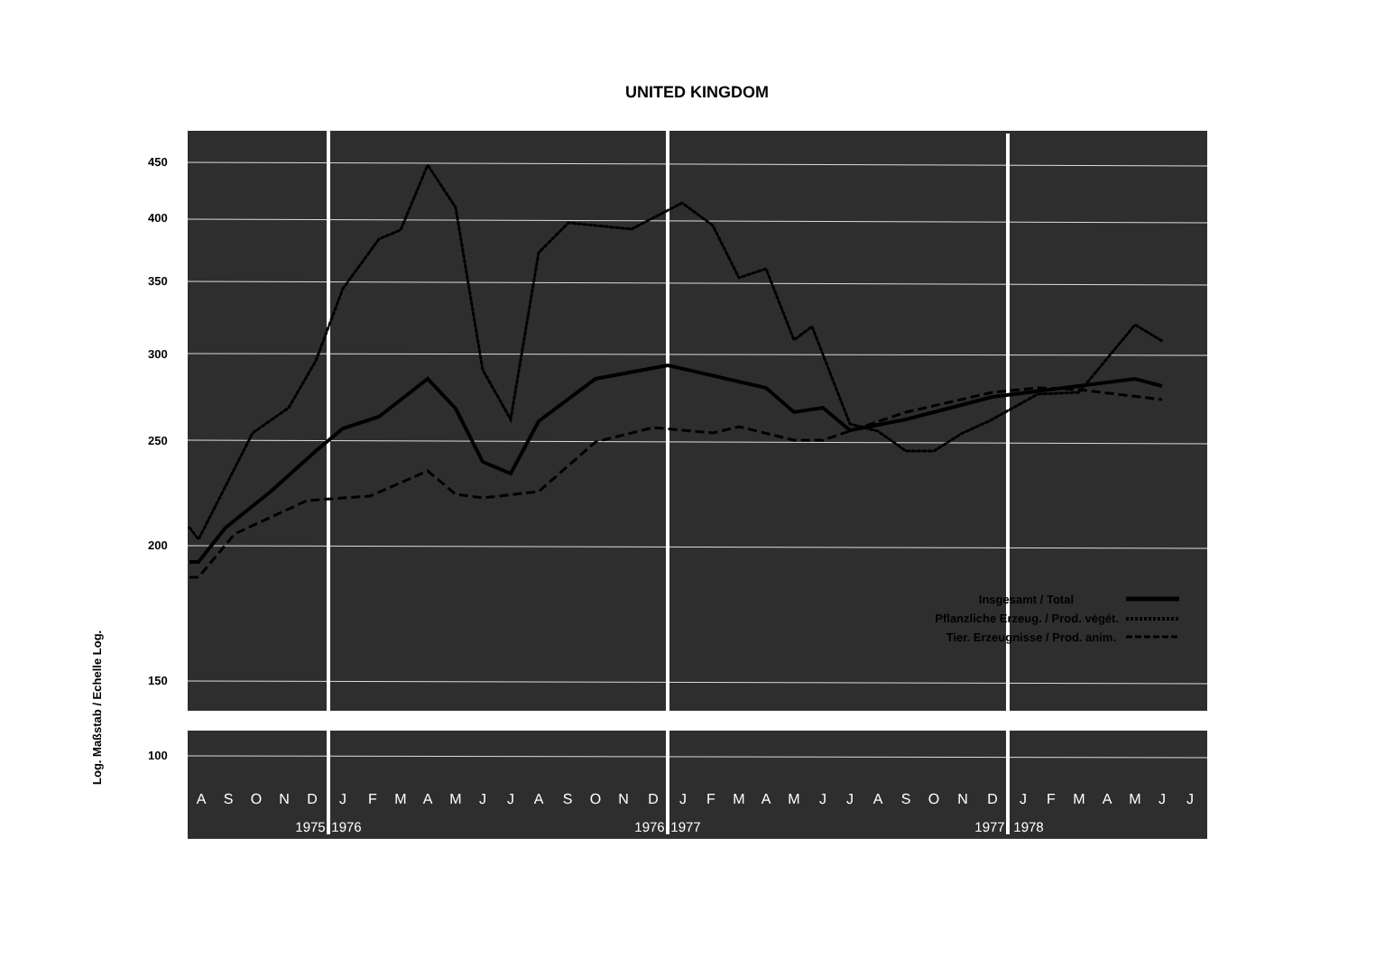UNITED KINGDOM
Log. Maßstab / Echelle Log.
450
400
350
300
250
200
150
100
A
S
O
N
D
J
F
M
A
M
J
J
A
S
O
N
D
J
F
M
A
M
J
J
A
S
O
N
D
J
F
M
A
M
J
J
1975
1976
1976
1977
1977
1978
Insgesamt / Total
Pflanzliche Erzeug. / Prod. végét.
Tier. Erzeugnisse / Prod. anim.